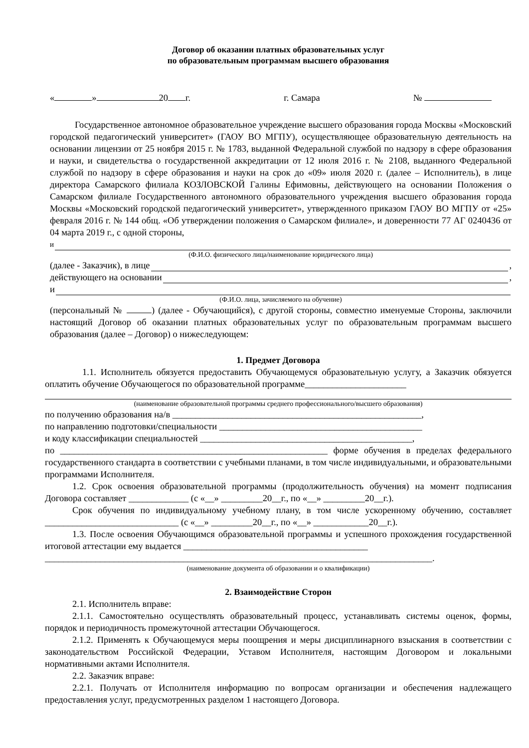Договор об оказании платных образовательных услуг
по образовательным программам высшего образования
« » 20 г. г. Самара №
Государственное автономное образовательное учреждение высшего образования города Москвы «Московский городской педагогический университет» (ГАОУ ВО МГПУ), осуществляющее образовательную деятельность на основании лицензии от 25 ноября 2015 г. № 1783, выданной Федеральной службой по надзору в сфере образования и науки, и свидетельства о государственной аккредитации от 12 июля 2016 г. № 2108, выданного Федеральной службой по надзору в сфере образования и науки на срок до «09» июля 2020 г. (далее – Исполнитель), в лице директора Самарского филиала КОЗЛОВСКОЙ Галины Ефимовны, действующего на основании Положения о Самарском филиале Государственного автономного образовательного учреждения высшего образования города Москвы «Московский городской педагогический университет», утвержденного приказом ГАОУ ВО МГПУ от «25» февраля 2016 г. № 144 общ. «Об утверждении положения о Самарском филиале», и доверенности 77 АГ 0240436 от 04 марта 2019 г., с одной стороны,
и
(Ф.И.О. физического лица/наименование юридического лица)
(далее - Заказчик), в лице ,
действующего на основании ,
и
(Ф.И.О. лица, зачисляемого на обучение)
(персональный № ) (далее - Обучающийся), с другой стороны, совместно именуемые Стороны, заключили настоящий Договор об оказании платных образовательных услуг по образовательным программам высшего образования (далее – Договор) о нижеследующем:
1. Предмет Договора
1.1. Исполнитель обязуется предоставить Обучающемуся образовательную услугу, а Заказчик обязуется оплатить обучение Обучающегося по образовательной программе______________________
(наименование образовательной программы среднего профессионального/высшего образования)
по получению образования на/в ______________________________________________________,
по направлению подготовки/специальности ____________________________________________
и коду классификации специальностей ______________________________________________,
по __________________________________________________________ форме обучения в пределах федерального государственного стандарта в соответствии с учебными планами, в том числе индивидуальными, и образовательными программами Исполнителя.
1.2. Срок освоения образовательной программы (продолжительность обучения) на момент подписания Договора составляет _____________ (с «__» _________20__г., по «__» _________20__г.).
Срок обучения по индивидуальному учебному плану, в том числе ускоренному обучению, составляет _____________________________ (с «__» _________20__г., по «__» ____________20__г.).
1.3. После освоения Обучающимся образовательной программы и успешного прохождения государственной итоговой аттестации ему выдается ________________________________________
____________________________________________________________________________________.
(наименование документа об образовании и о квалификации)
2. Взаимодействие Сторон
2.1. Исполнитель вправе:
2.1.1. Самостоятельно осуществлять образовательный процесс, устанавливать системы оценок, формы, порядок и периодичность промежуточной аттестации Обучающегося.
2.1.2. Применять к Обучающемуся меры поощрения и меры дисциплинарного взыскания в соответствии с законодательством Российской Федерации, Уставом Исполнителя, настоящим Договором и локальными нормативными актами Исполнителя.
2.2. Заказчик вправе:
2.2.1. Получать от Исполнителя информацию по вопросам организации и обеспечения надлежащего предоставления услуг, предусмотренных разделом 1 настоящего Договора.